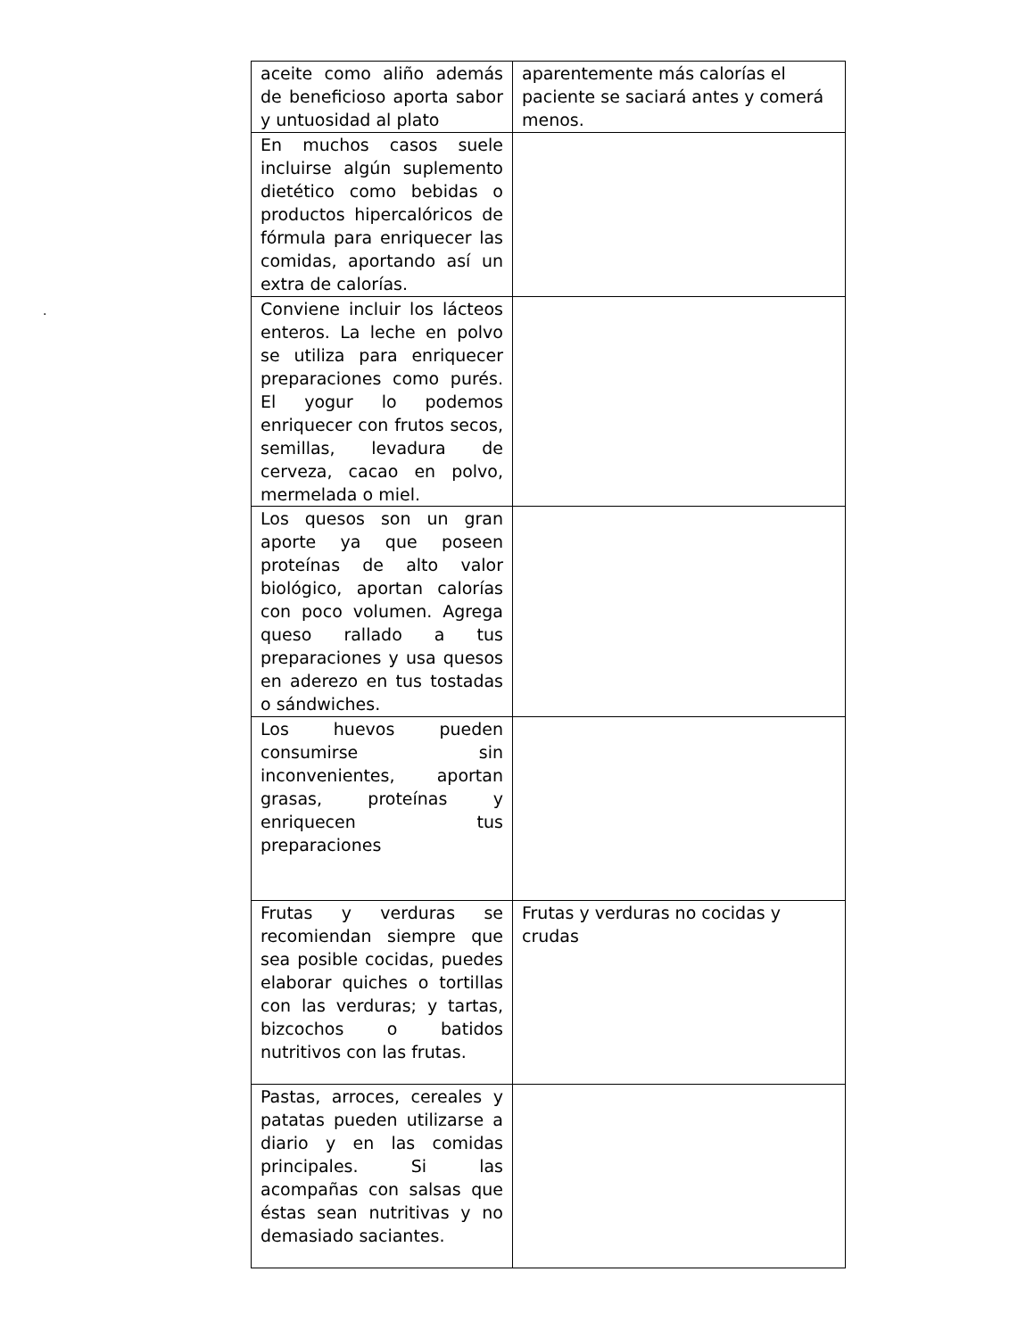.
| aceite como aliño además de beneficioso aporta sabor y untuosidad al plato | aparentemente más calorías el paciente se saciará antes y comerá menos. |
| En muchos casos suele incluirse algún suplemento dietético como bebidas o productos hipercalóricos de fórmula para enriquecer las comidas, aportando así un extra de calorías. | |
| Conviene incluir los lácteos enteros. La leche en polvo se utiliza para enriquecer preparaciones como purés. El yogur lo podemos enriquecer con frutos secos, semillas, levadura de cerveza, cacao en polvo, mermelada o miel. | |
| Los quesos son un gran aporte ya que poseen proteínas de alto valor biológico, aportan calorías con poco volumen. Agrega queso rallado a tus preparaciones y usa quesos en aderezo en tus tostadas o sándwiches. | |
| Los huevos pueden consumirse sin inconvenientes, aportan grasas, proteínas y enriquecen tus preparaciones | |
| Frutas y verduras se recomiendan siempre que sea posible cocidas, puedes elaborar quiches o tortillas con las verduras; y tartas, bizcochos o batidos nutritivos con las frutas. | Frutas y verduras no cocidas y crudas |
| Pastas, arroces, cereales y patatas pueden utilizarse a diario y en las comidas principales. Si las acompañas con salsas que éstas sean nutritivas y no demasiado saciantes. | |